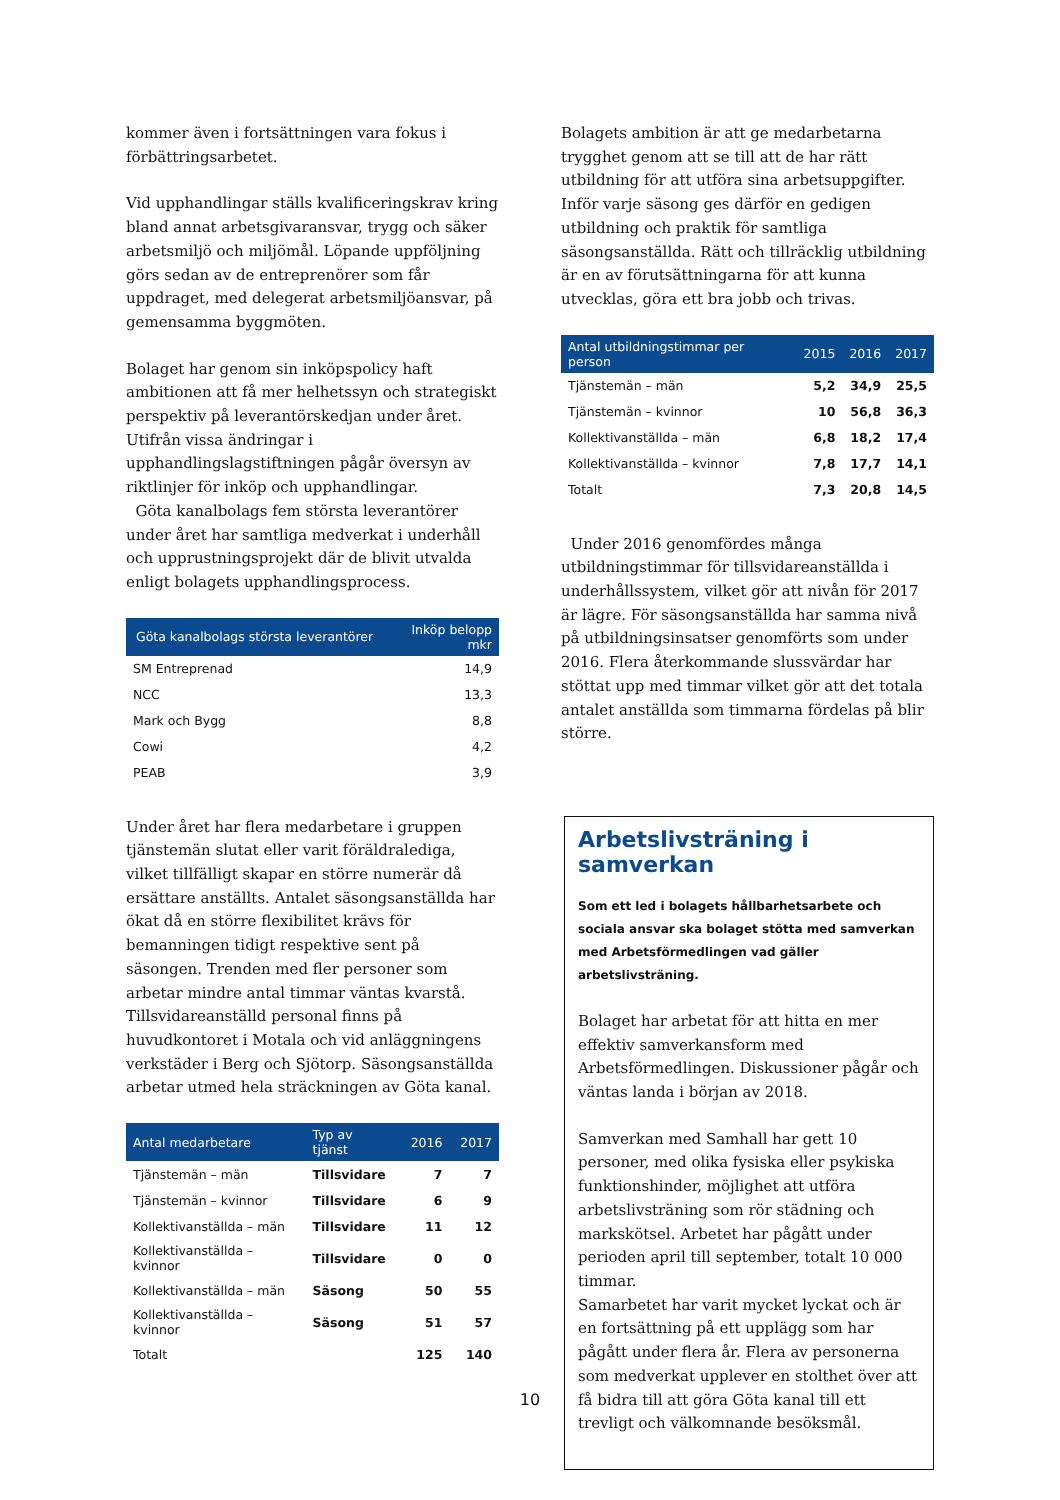kommer även i fortsättningen vara fokus i förbättringsarbetet.
Vid upphandlingar ställs kvalificeringskrav kring bland annat arbetsgivaransvar, trygg och säker arbetsmiljö och miljömål. Löpande uppföljning görs sedan av de entreprenörer som får uppdraget, med delegerat arbetsmiljöansvar, på gemensamma byggmöten.
Bolaget har genom sin inköpspolicy haft ambitionen att få mer helhetssyn och strategiskt perspektiv på leverantörskedjan under året. Utifrån vissa ändringar i upphandlingslagstiftningen pågår översyn av riktlinjer för inköp och upphandlingar.
Göta kanalbolags fem största leverantörer under året har samtliga medverkat i underhåll och upprustningsprojekt där de blivit utvalda enligt bolagets upphandlingsprocess.
| Göta kanalbolags största leverantörer | Inköp belopp mkr |
| --- | --- |
| SM Entreprenad | 14,9 |
| NCC | 13,3 |
| Mark och Bygg | 8,8 |
| Cowi | 4,2 |
| PEAB | 3,9 |
Under året har flera medarbetare i gruppen tjänstemän slutat eller varit föräldralediga, vilket tillfälligt skapar en större numerär då ersättare anställts. Antalet säsongsanställda har ökat då en större flexibilitet krävs för bemanningen tidigt respektive sent på säsongen. Trenden med fler personer som arbetar mindre antal timmar väntas kvarstå. Tillsvidareanställd personal finns på huvudkontoret i Motala och vid anläggningens verkstäder i Berg och Sjötorp. Säsongsanställda arbetar utmed hela sträckningen av Göta kanal.
| Antal medarbetare | Typ av tjänst | 2016 | 2017 |
| --- | --- | --- | --- |
| Tjänstemän – män | Tillsvidare | 7 | 7 |
| Tjänstemän – kvinnor | Tillsvidare | 6 | 9 |
| Kollektivanställda – män | Tillsvidare | 11 | 12 |
| Kollektivanställda – kvinnor | Tillsvidare | 0 | 0 |
| Kollektivanställda – män | Säsong | 50 | 55 |
| Kollektivanställda – kvinnor | Säsong | 51 | 57 |
| Totalt | | 125 | 140 |
Bolagets ambition är att ge medarbetarna trygghet genom att se till att de har rätt utbildning för att utföra sina arbetsuppgifter. Inför varje säsong ges därför en gedigen utbildning och praktik för samtliga säsongsanställda. Rätt och tillräcklig utbildning är en av förutsättningarna för att kunna utvecklas, göra ett bra jobb och trivas.
| Antal utbildningstimmar per person | 2015 | 2016 | 2017 |
| --- | --- | --- | --- |
| Tjänstemän – män | 5,2 | 34,9 | 25,5 |
| Tjänstemän – kvinnor | 10 | 56,8 | 36,3 |
| Kollektivanställda – män | 6,8 | 18,2 | 17,4 |
| Kollektivanställda – kvinnor | 7,8 | 17,7 | 14,1 |
| Totalt | 7,3 | 20,8 | 14,5 |
Under 2016 genomfördes många utbildningstimmar för tillsvidareanställda i underhållssystem, vilket gör att nivån för 2017 är lägre. För säsongsanställda har samma nivå på utbildningsinsatser genomförts som under 2016. Flera återkommande slussvärdar har stöttat upp med timmar vilket gör att det totala antalet anställda som timmarna fördelas på blir större.
Arbetslivsträning i samverkan
Som ett led i bolagets hållbarhetsarbete och sociala ansvar ska bolaget stötta med samverkan med Arbetsförmedlingen vad gäller arbetslivsträning.
Bolaget har arbetat för att hitta en mer effektiv samverkansform med Arbetsförmedlingen. Diskussioner pågår och väntas landa i början av 2018.
Samverkan med Samhall har gett 10 personer, med olika fysiska eller psykiska funktionshinder, möjlighet att utföra arbetslivsträning som rör städning och markskötsel. Arbetet har pågått under perioden april till september, totalt 10 000 timmar.
Samarbetet har varit mycket lyckat och är en fortsättning på ett upplägg som har pågått under flera år. Flera av personerna som medverkat upplever en stolthet över att få bidra till att göra Göta kanal till ett trevligt och välkomnande besöksmål.
10